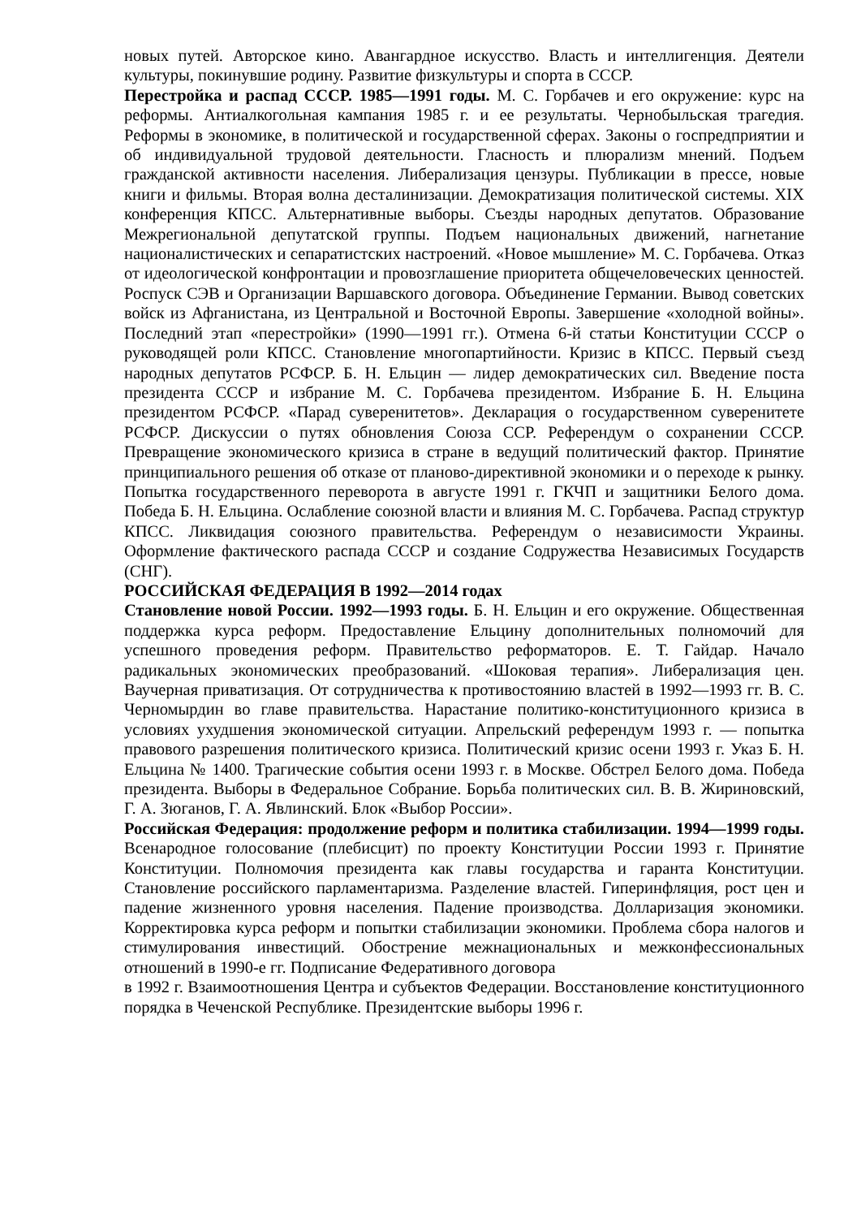новых путей. Авторское кино. Авангардное искусство. Власть и интеллигенция. Деятели культуры, покинувшие родину. Развитие физкультуры и спорта в СССР.
Перестройка и распад СССР. 1985—1991 годы. М. С. Горбачев и его окружение: курс на реформы. Антиалкогольная кампания 1985 г. и ее результаты. Чернобыльская трагедия. Реформы в экономике, в политической и государственной сферах. Законы о госпредприятии и об индивидуальной трудовой деятельности. Гласность и плюрализм мнений. Подъем гражданской активности населения. Либерализация цензуры. Публикации в прессе, новые книги и фильмы. Вторая волна десталинизации. Демократизация политической системы. XIX конференция КПСС. Альтернативные выборы. Съезды народных депутатов. Образование Межрегиональной депутатской группы. Подъем национальных движений, нагнетание националистических и сепаратистских настроений. «Новое мышление» М. С. Горбачева. Отказ от идеологической конфронтации и провозглашение приоритета общечеловеческих ценностей. Роспуск СЭВ и Организации Варшавского договора. Объединение Германии. Вывод советских войск из Афганистана, из Центральной и Восточной Европы. Завершение «холодной войны». Последний этап «перестройки» (1990—1991 гг.). Отмена 6-й статьи Конституции СССР о руководящей роли КПСС. Становление многопартийности. Кризис в КПСС. Первый съезд народных депутатов РСФСР. Б. Н. Ельцин — лидер демократических сил. Введение поста президента СССР и избрание М. С. Горбачева президентом. Избрание Б. Н. Ельцина президентом РСФСР. «Парад суверенитетов». Декларация о государственном суверенитете РСФСР. Дискуссии о путях обновления Союза ССР. Референдум о сохранении СССР. Превращение экономического кризиса в стране в ведущий политический фактор. Принятие принципиального решения об отказе от планово-директивной экономики и о переходе к рынку. Попытка государственного переворота в августе 1991 г. ГКЧП и защитники Белого дома. Победа Б. Н. Ельцина. Ослабление союзной власти и влияния М. С. Горбачева. Распад структур КПСС. Ликвидация союзного правительства. Референдум о независимости Украины. Оформление фактического распада СССР и создание Содружества Независимых Государств (СНГ).
РОССИЙСКАЯ ФЕДЕРАЦИЯ В 1992—2014 годах
Становление новой России. 1992—1993 годы. Б. Н. Ельцин и его окружение. Общественная поддержка курса реформ. Предоставление Ельцину дополнительных полномочий для успешного проведения реформ. Правительство реформаторов. Е. Т. Гайдар. Начало радикальных экономических преобразований. «Шоковая терапия». Либерализация цен. Ваучерная приватизация. От сотрудничества к противостоянию властей в 1992—1993 гг. В. С. Черномырдин во главе правительства. Нарастание политико-конституционного кризиса в условиях ухудшения экономической ситуации. Апрельский референдум 1993 г. — попытка правового разрешения политического кризиса. Политический кризис осени 1993 г. Указ Б. Н. Ельцина № 1400. Трагические события осени 1993 г. в Москве. Обстрел Белого дома. Победа президента. Выборы в Федеральное Собрание. Борьба политических сил. В. В. Жириновский, Г. А. Зюганов, Г. А. Явлинский. Блок «Выбор России».
Российская Федерация: продолжение реформ и политика стабилизации. 1994—1999 годы. Всенародное голосование (плебисцит) по проекту Конституции России 1993 г. Принятие Конституции. Полномочия президента как главы государства и гаранта Конституции. Становление российского парламентаризма. Разделение властей. Гиперинфляция, рост цен и падение жизненного уровня населения. Падение производства. Долларизация экономики. Корректировка курса реформ и попытки стабилизации экономики. Проблема сбора налогов и стимулирования инвестиций. Обострение межнациональных и межконфессиональных отношений в 1990-е гг. Подписание Федеративного договора
в 1992 г. Взаимоотношения Центра и субъектов Федерации. Восстановление конституционного порядка в Чеченской Республике. Президентские выборы 1996 г.